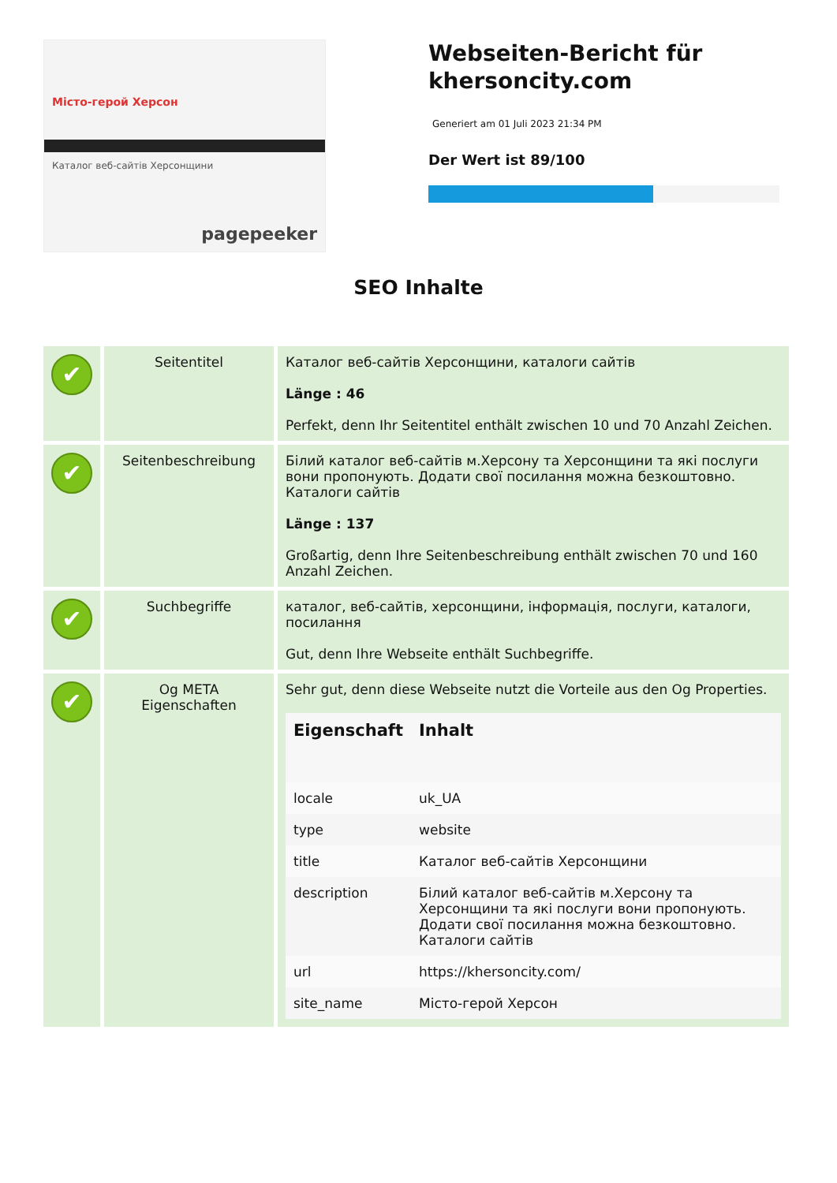Місто-герой Херсон
Каталог веб-сайтів Херсонщини
pagepeeker
Webseiten-Bericht für khersoncity.com
Generiert am 01 Juli 2023 21:34 PM
Der Wert ist 89/100
SEO Inhalte
| ✔ | Seitentitel | Каталог веб-сайтів Херсонщини, каталоги сайтів Länge : 46 Perfekt, denn Ihr Seitentitel enthält zwischen 10 und 70 Anzahl Zeichen. |
| ✔ | Seitenbeschreibung | Білий каталог веб-сайтів м.Херсону та Херсонщини та які послуги вони пропонують. Додати свої посилання можна безкоштовно. Каталоги сайтів Länge : 137 Großartig, denn Ihre Seitenbeschreibung enthält zwischen 70 und 160 Anzahl Zeichen. |
| ✔ | Suchbegriffe | каталог, веб-сайтів, херсонщини, інформація, послуги, каталоги, посилання Gut, denn Ihre Webseite enthält Suchbegriffe. |
| ✔ | Og META Eigenschaften | Sehr gut, denn diese Webseite nutzt die Vorteile aus den Og Properties. / Eigenschaft / Inhalt / / --- / --- / / locale / uk_UA / / type / website / / title / Каталог веб-сайтів Херсонщини / / description / Білий каталог веб-сайтів м.Херсону та Херсонщини та які послуги вони пропонують. Додати свої посилання можна безкоштовно. Каталоги сайтів / / url / https://khersoncity.com/ / / site_name / Місто-герой Херсон / |